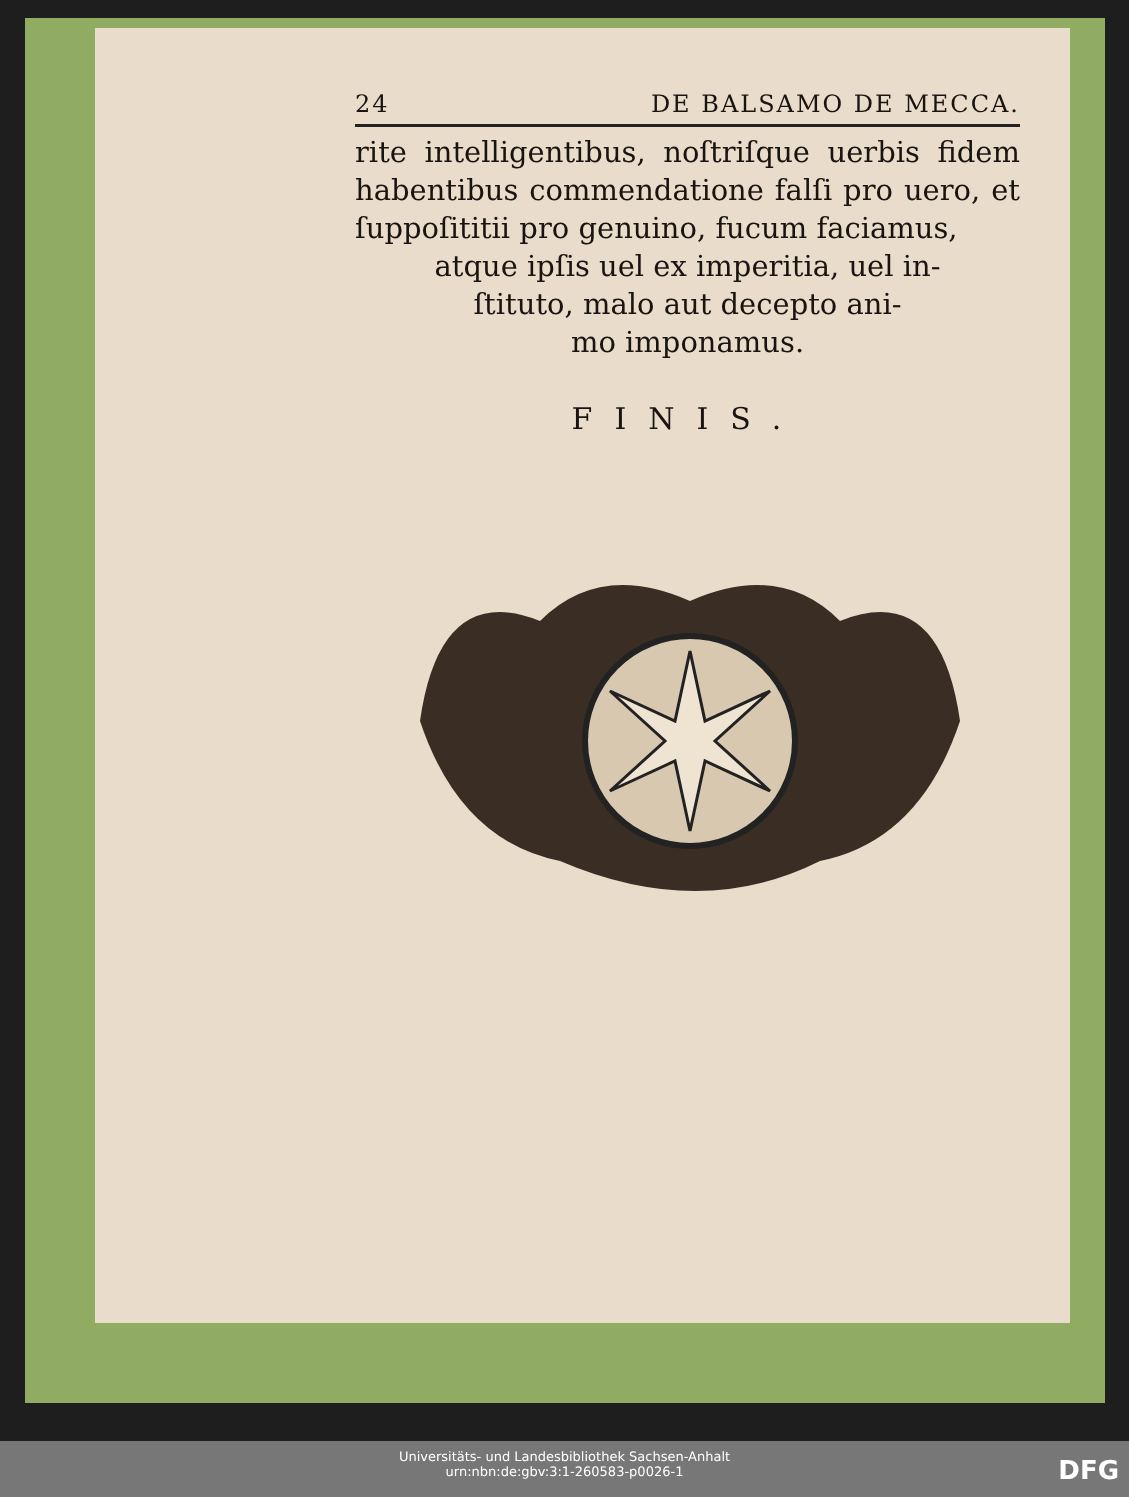24 DE BALSAMO DE MECCA.
rite intelligentibus, noſtriſque uerbis fidem habentibus commendatione falſi pro uero, et ſuppoſititii pro genuino, fucum faciamus,
atque ipſis uel ex imperitia, uel in-
ſtituto, malo aut decepto ani-
mo imponamus.
FINIS.
Universitäts- und Landesbibliothek Sachsen-Anhalt
urn:nbn:de:gbv:3:1-260583-p0026-1
DFG